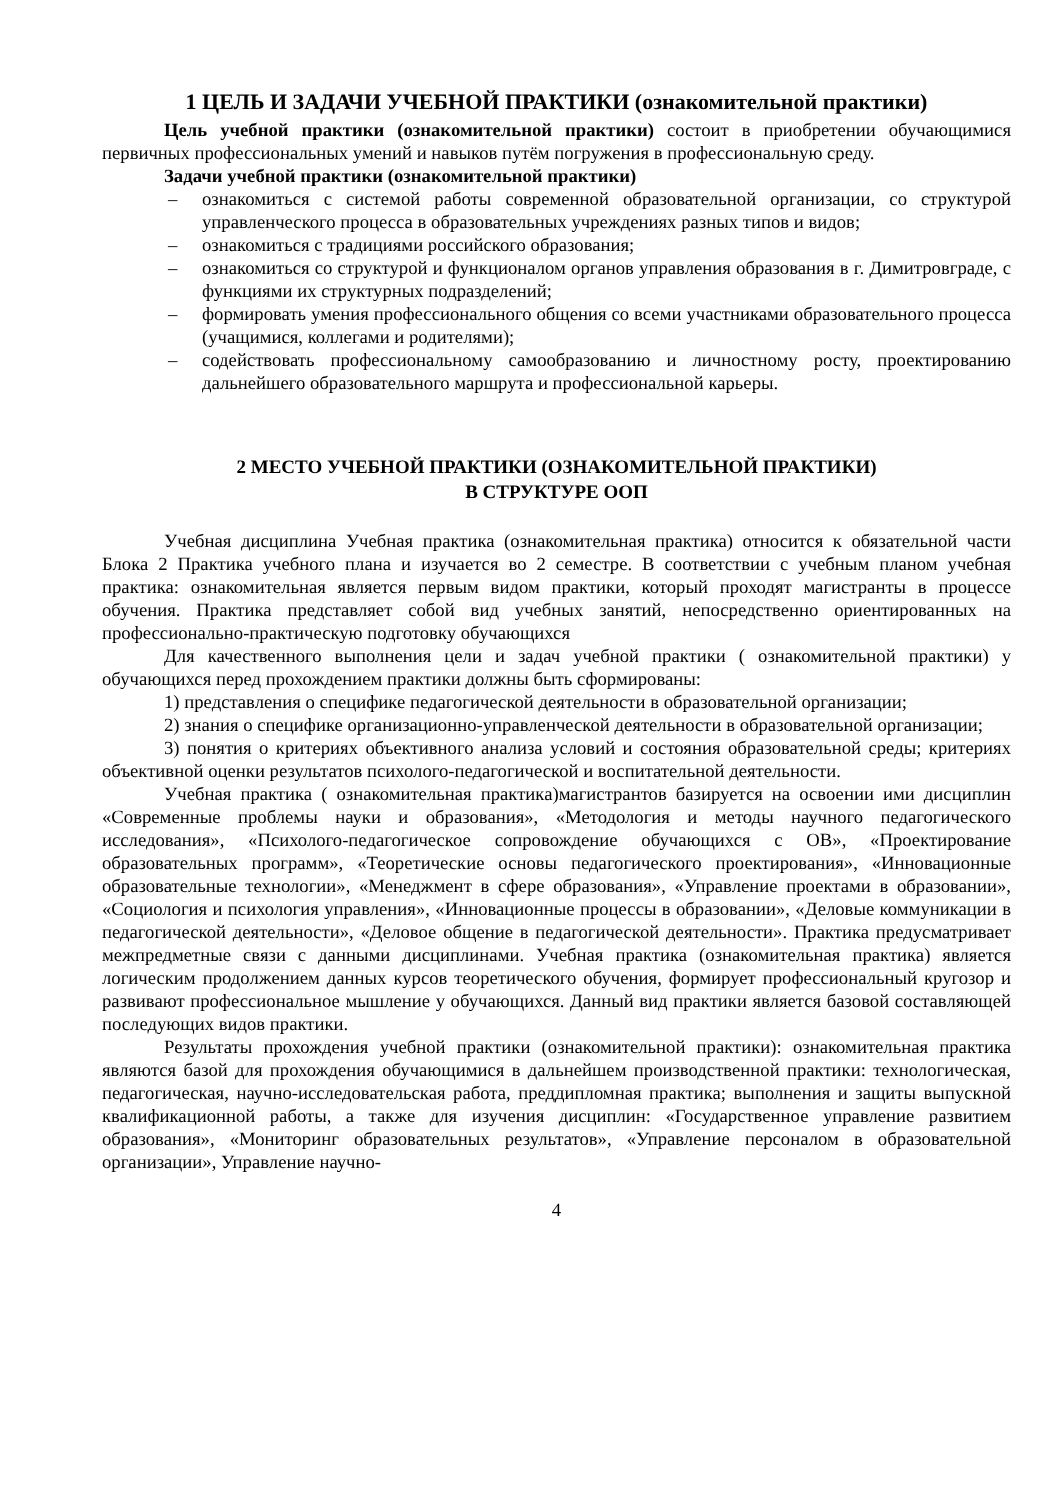1 ЦЕЛЬ И ЗАДАЧИ УЧЕБНОЙ ПРАКТИКИ (ознакомительной практики)
Цель учебной практики (ознакомительной практики) состоит в приобретении обучающимися первичных профессиональных умений и навыков путём погружения в профессиональную среду.
Задачи учебной практики (ознакомительной практики)
– ознакомиться с системой работы современной образовательной организации, со структурой управленческого процесса в образовательных учреждениях разных типов и видов;
– ознакомиться с традициями российского образования;
– ознакомиться со структурой и функционалом органов управления образования в г. Димитровграде, с функциями их структурных подразделений;
– формировать умения профессионального общения со всеми участниками образовательного процесса (учащимися, коллегами и родителями);
– содействовать профессиональному самообразованию и личностному росту, проектированию дальнейшего образовательного маршрута и профессиональной карьеры.
2 МЕСТО УЧЕБНОЙ ПРАКТИКИ (ОЗНАКОМИТЕЛЬНОЙ ПРАКТИКИ)
В СТРУКТУРЕ ООП
Учебная дисциплина Учебная практика (ознакомительная практика) относится к обязательной части Блока 2 Практика учебного плана и изучается во 2 семестре. В соответствии с учебным планом учебная практика: ознакомительная является первым видом практики, который проходят магистранты в процессе обучения. Практика представляет собой вид учебных занятий, непосредственно ориентированных на профессионально-практическую подготовку обучающихся
Для качественного выполнения цели и задач учебной практики ( ознакомительной практики) у обучающихся перед прохождением практики должны быть сформированы:
1) представления о специфике педагогической деятельности в образовательной организации;
2) знания о специфике организационно-управленческой деятельности в образовательной организации;
3) понятия о критериях объективного анализа условий и состояния образовательной среды; критериях объективной оценки результатов психолого-педагогической и воспитательной деятельности.
Учебная практика ( ознакомительная практика)магистрантов базируется на освоении ими дисциплин «Современные проблемы науки и образования», «Методология и методы научного педагогического исследования», «Психолого-педагогическое сопровождение обучающихся с ОВ», «Проектирование образовательных программ», «Теоретические основы педагогического проектирования», «Инновационные образовательные технологии», «Менеджмент в сфере образования», «Управление проектами в образовании», «Социология и психология управления», «Инновационные процессы в образовании», «Деловые коммуникации в педагогической деятельности», «Деловое общение в педагогической деятельности». Практика предусматривает межпредметные связи с данными дисциплинами. Учебная практика (ознакомительная практика) является логическим продолжением данных курсов теоретического обучения, формирует профессиональный кругозор и развивают профессиональное мышление у обучающихся. Данный вид практики является базовой составляющей последующих видов практики.
Результаты прохождения учебной практики (ознакомительной практики): ознакомительная практика являются базой для прохождения обучающимися в дальнейшем производственной практики: технологическая, педагогическая, научно-исследовательская работа, преддипломная практика; выполнения и защиты выпускной квалификационной работы, а также для изучения дисциплин: «Государственное управление развитием образования», «Мониторинг образовательных результатов», «Управление персоналом в образовательной организации», Управление научно-
4